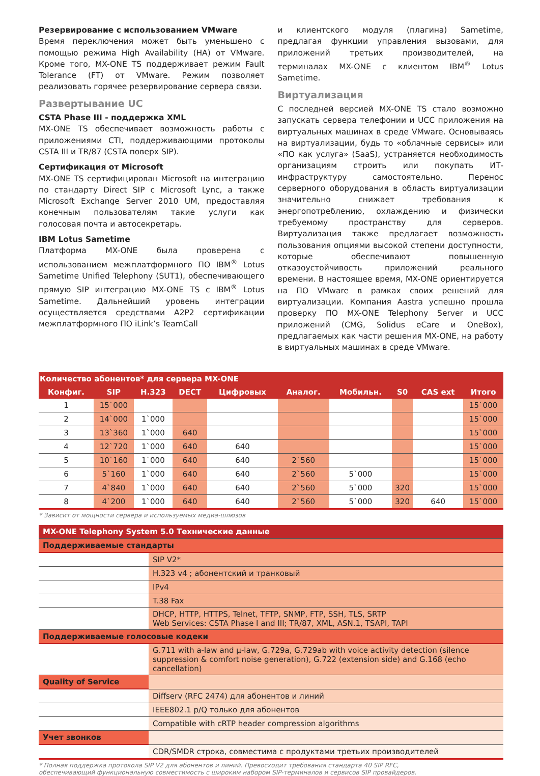Резервирование с использованием VMware
Время переключения может быть уменьшено с помощью режима High Availability (HA) от VMware. Кроме того, MX-ONE TS поддерживает режим Fault Tolerance (FT) от VMware. Режим позволяет реализовать горячее резервирование сервера связи.
Развертывание UC
CSTA Phase III - поддержка XML
MX-ONE TS обеспечивает возможность работы с приложениями CTI, поддерживающими протоколы CSTA III и TR/87 (CSTA поверх SIP).
Сертификация от Microsoft
MX-ONE TS сертифицирован Microsoft на интеграцию по стандарту Direct SIP с Microsoft Lync, а также Microsoft Exchange Server 2010 UM, предоставляя конечным пользователям такие услуги как голосовая почта и автосекретарь.
IBM Lotus Sametime
Платформа MX-ONE была проверена с использованием межплатформного ПО IBM<sup>®</sup> Lotus Sametime Unified Telephony (SUT1), обеспечивающего прямую SIP интеграцию MX-ONE TS с IBM<sup>®</sup> Lotus Sametime. Дальнейший уровень интеграции осуществляется средствами A2P2 сертификации межплатформного ПО iLink’s TeamCall
и клиентского модуля (плагина) Sametime, предлагая функции управления вызовами, для приложений третьих производителей, на терминалах MX-ONE с клиентом IBM<sup>®</sup> Lotus Sametime.
Виртуализация
С последней версией MX-ONE TS стало возможно запускать сервера телефонии и UCC приложения на виртуальных машинах в среде VMware. Основываясь на виртуализации, будь то «облачные сервисы» или «ПО как услуга» (SaaS), устраняется необходимость организациям строить или покупать ИТ-инфраструктуру самостоятельно. Перенос серверного оборудования в область виртуализации значительно снижает требования к энергопотреблению, охлаждению и физически требуемому пространству для серверов. Виртуализация также предлагает возможность пользования опциями высокой степени доступности, которые обеспечивают повышенную отказоустойчивость приложений реального времени. В настоящее время, MX-ONE ориентируется на ПО VMware в рамках своих решений для виртуализации. Компания Aastra успешно прошла проверку ПО MX-ONE Telephony Server и UCC приложений (CMG, Solidus eCare и OneBox), предлагаемых как части решения MX-ONE, на работу в виртуальных машинах в среде VMware.
| Количество абонентов* для сервера MX-ONE | | | | | | | | | |
| --- | --- | --- | --- | --- | --- | --- | --- | --- | --- |
| Конфиг. | SIP | H.323 | DECT | Цифровых | Аналог. | Мобильн. | S0 | CAS ext | Итого |
| 1 | 15`000 | | | | | | | | 15`000 |
| 2 | 14`000 | 1`000 | | | | | | | 15`000 |
| 3 | 13`360 | 1`000 | 640 | | | | | | 15`000 |
| 4 | 12`720 | 1`000 | 640 | 640 | | | | | 15`000 |
| 5 | 10`160 | 1`000 | 640 | 640 | 2`560 | | | | 15`000 |
| 6 | 5`160 | 1`000 | 640 | 640 | 2`560 | 5`000 | | | 15`000 |
| 7 | 4`840 | 1`000 | 640 | 640 | 2`560 | 5`000 | 320 | | 15`000 |
| 8 | 4`200 | 1`000 | 640 | 640 | 2`560 | 5`000 | 320 | 640 | 15`000 |
* Зависит от мощности сервера и используемых медиа-шлюзов
| MX-ONE Telephony System 5.0 Технические данные | |
| Поддерживаемые стандарты | |
| | SIP V2* |
| | H.323 v4 ; абонентский и транковый |
| | IPv4 |
| | T.38 Fax |
| | DHCP, HTTP, HTTPS, Telnet, TFTP, SNMP, FTP, SSH, TLS, SRTP Web Services: CSTA Phase I and III; TR/87, XML, ASN.1, TSAPI, TAPI |
| Поддерживаемые голосовые кодеки | |
| | G.711 with a-law and µ-law, G.729a, G.729ab with voice activity detection (silence suppression & comfort noise generation), G.722 (extension side) and G.168 (echo cancellation) |
| Quality of Service | |
| | Diffserv (RFC 2474) для абонентов и линий |
| | IEEE802.1 p/Q только для абонентов |
| | Compatible with cRTP header compression algorithms |
| Учет звонков | |
| | CDR/SMDR строка, совместима с продуктами третьих производителей |
* Полная поддержка протокола SIP V2 для абонентов и линий. Превосходит требования стандарта 40 SIP RFC,
обеспечивающий функциональную совместимость с широким набором SIP-терминалов и сервисов SIP провайдеров.